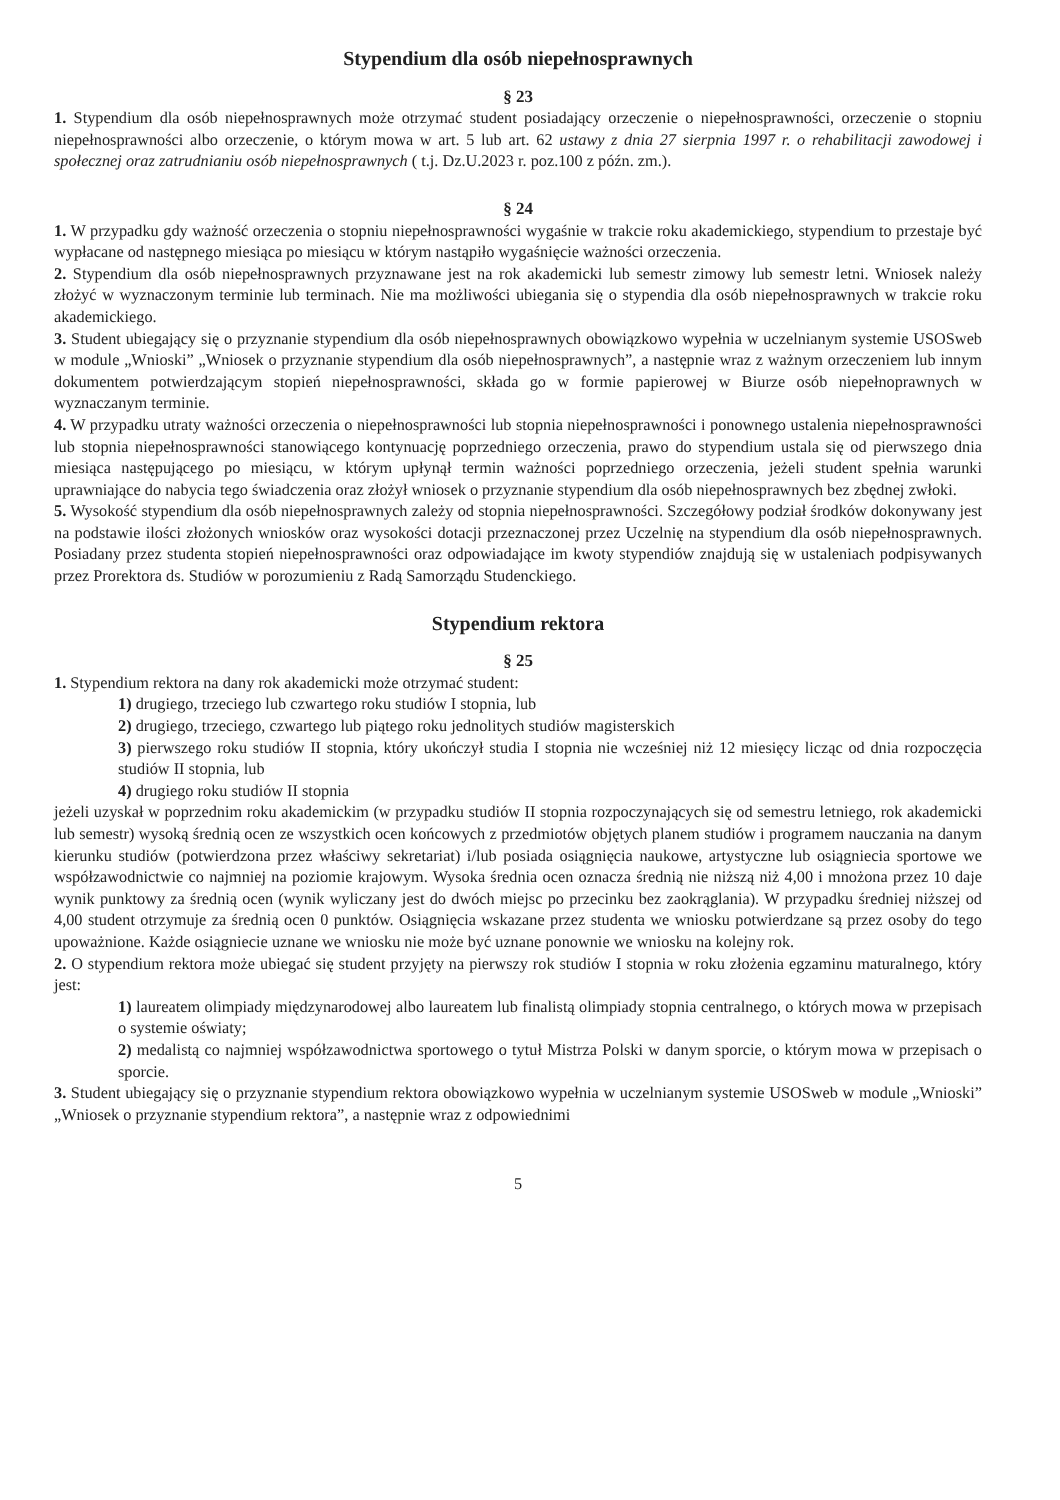Stypendium dla osób niepełnosprawnych
§ 23
1. Stypendium dla osób niepełnosprawnych może otrzymać student posiadający orzeczenie o niepełnosprawności, orzeczenie o stopniu niepełnosprawności albo orzeczenie, o którym mowa w art. 5 lub art. 62 ustawy z dnia 27 sierpnia 1997 r. o rehabilitacji zawodowej i społecznej oraz zatrudnianiu osób niepełnosprawnych ( t.j. Dz.U.2023 r. poz.100 z późn. zm.).
§ 24
1. W przypadku gdy ważność orzeczenia o stopniu niepełnosprawności wygaśnie w trakcie roku akademickiego, stypendium to przestaje być wypłacane od następnego miesiąca po miesiącu w którym nastąpiło wygaśnięcie ważności orzeczenia.
2. Stypendium dla osób niepełnosprawnych przyznawane jest na rok akademicki lub semestr zimowy lub semestr letni. Wniosek należy złożyć w wyznaczonym terminie lub terminach. Nie ma możliwości ubiegania się o stypendia dla osób niepełnosprawnych w trakcie roku akademickiego.
3. Student ubiegający się o przyznanie stypendium dla osób niepełnosprawnych obowiązkowo wypełnia w uczelnianym systemie USOSweb w module „Wnioski” „Wniosek o przyznanie stypendium dla osób niepełnosprawnych”, a następnie wraz z ważnym orzeczeniem lub innym dokumentem potwierdzającym stopień niepełnosprawności, składa go w formie papierowej w Biurze osób niepełnoprawnych w wyznaczanym terminie.
4. W przypadku utraty ważności orzeczenia o niepełnosprawności lub stopnia niepełnosprawności i ponownego ustalenia niepełnosprawności lub stopnia niepełnosprawności stanowiącego kontynuację poprzedniego orzeczenia, prawo do stypendium ustala się od pierwszego dnia miesiąca następującego po miesiącu, w którym upłynął termin ważności poprzedniego orzeczenia, jeżeli student spełnia warunki uprawniające do nabycia tego świadczenia oraz złożył wniosek o przyznanie stypendium dla osób niepełnosprawnych bez zbędnej zwłoki.
5. Wysokość stypendium dla osób niepełnosprawnych zależy od stopnia niepełnosprawności. Szczegółowy podział środków dokonywany jest na podstawie ilości złożonych wniosków oraz wysokości dotacji przeznaczonej przez Uczelnię na stypendium dla osób niepełnosprawnych. Posiadany przez studenta stopień niepełnosprawności oraz odpowiadające im kwoty stypendiów znajdują się w ustaleniach podpisywanych przez Prorektora ds. Studiów w porozumieniu z Radą Samorządu Studenckiego.
Stypendium rektora
§ 25
1. Stypendium rektora na dany rok akademicki może otrzymać student:
1) drugiego, trzeciego lub czwartego roku studiów I stopnia, lub
2) drugiego, trzeciego, czwartego lub piątego roku jednolitych studiów magisterskich
3) pierwszego roku studiów II stopnia, który ukończył studia I stopnia nie wcześniej niż 12 miesięcy licząc od dnia rozpoczęcia studiów II stopnia, lub
4) drugiego roku studiów II stopnia
jeżeli uzyskał w poprzednim roku akademickim (w przypadku studiów II stopnia rozpoczynających się od semestru letniego, rok akademicki lub semestr) wysoką średnią ocen ze wszystkich ocen końcowych z przedmiotów objętych planem studiów i programem nauczania na danym kierunku studiów (potwierdzona przez właściwy sekretariat) i/lub posiada osiągnięcia naukowe, artystyczne lub osiągniecia sportowe we współzawodnictwie co najmniej na poziomie krajowym. Wysoka średnia ocen oznacza średnią nie niższą niż 4,00 i mnożona przez 10 daje wynik punktowy za średnią ocen (wynik wyliczany jest do dwóch miejsc po przecinku bez zaokrąglania). W przypadku średniej niższej od 4,00 student otrzymuje za średnią ocen 0 punktów. Osiągnięcia wskazane przez studenta we wniosku potwierdzane są przez osoby do tego upoważnione. Każde osiągniecie uznane we wniosku nie może być uznane ponownie we wniosku na kolejny rok.
2. O stypendium rektora może ubiegać się student przyjęty na pierwszy rok studiów I stopnia w roku złożenia egzaminu maturalnego, który jest:
1) laureatem olimpiady międzynarodowej albo laureatem lub finalistą olimpiady stopnia centralnego, o których mowa w przepisach o systemie oświaty;
2) medalistą co najmniej współzawodnictwa sportowego o tytuł Mistrza Polski w danym sporcie, o którym mowa w przepisach o sporcie.
3. Student ubiegający się o przyznanie stypendium rektora obowiązkowo wypełnia w uczelnianym systemie USOSweb w module „Wnioski” „Wniosek o przyznanie stypendium rektora”, a następnie wraz z odpowiednimi
5